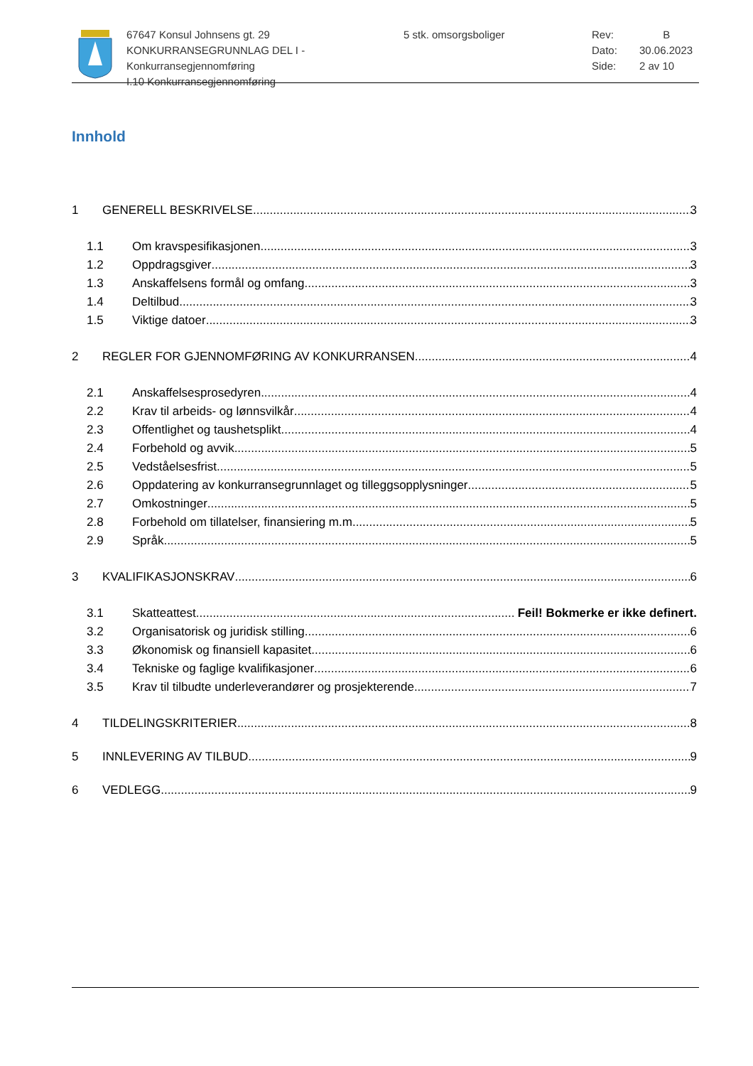67647 Konsul Johnsens gt. 29
KONKURRANSEGRUNNLAG DEL I - Konkurransegjennomføring
I.10 Konkurransegjennomføring
5 stk. omsorgsboliger Rev: B
Dato: 30.06.2023
Side: 2 av 10
Innhold
1 GENERELL BESKRIVELSE 3
1.1 Om kravspesifikasjonen 3
1.2 Oppdragsgiver 3
1.3 Anskaffelsens formål og omfang 3
1.4 Deltilbud 3
1.5 Viktige datoer 3
2 REGLER FOR GJENNOMFØRING AV KONKURRANSEN 4
2.1 Anskaffelsesprosedyren 4
2.2 Krav til arbeids- og lønnsvilkår 4
2.3 Offentlighet og taushetsplikt 4
2.4 Forbehold og avvik 5
2.5 Vedståelsesfrist 5
2.6 Oppdatering av konkurransegrunnlaget og tilleggsopplysninger 5
2.7 Omkostninger 5
2.8 Forbehold om tillatelser, finansiering m.m. 5
2.9 Språk 5
3 KVALIFIKASJONSKRAV 6
3.1 Skatteattest Feil! Bokmerke er ikke definert.
3.2 Organisatorisk og juridisk stilling 6
3.3 Økonomisk og finansiell kapasitet 6
3.4 Tekniske og faglige kvalifikasjoner 6
3.5 Krav til tilbudte underleverandører og prosjekterende 7
4 TILDELINGSKRITERIER 8
5 INNLEVERING AV TILBUD 9
6 VEDLEGG 9